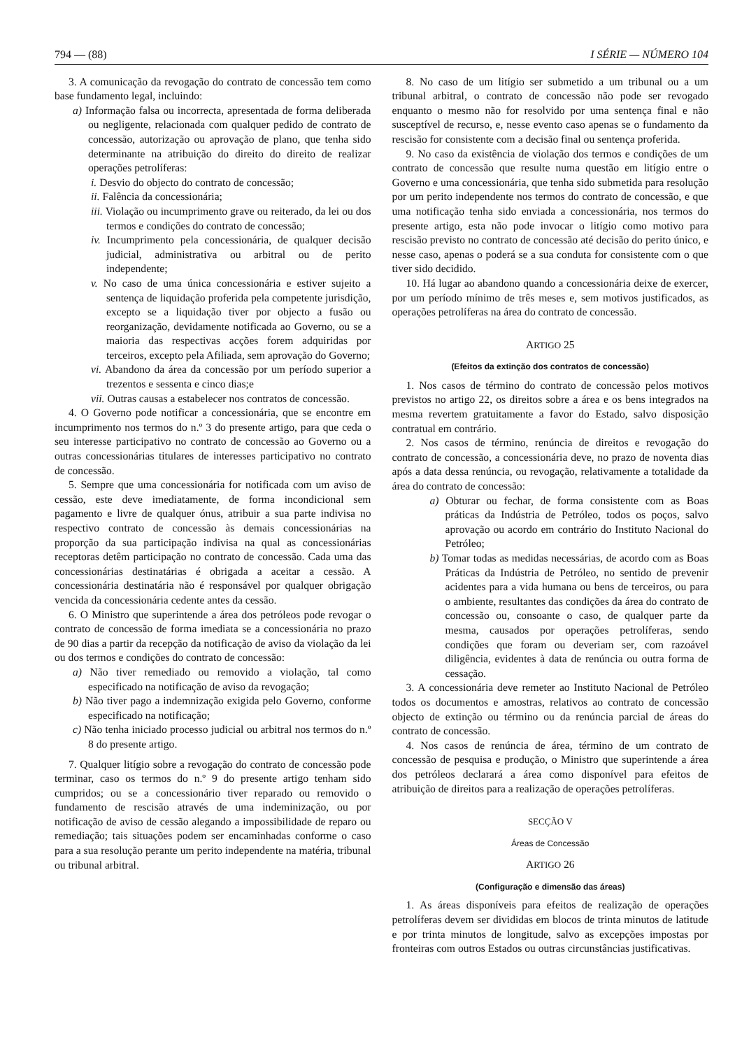794 — (88) I SÉRIE — NÚMERO 104
3. A comunicação da revogação do contrato de concessão tem como base fundamento legal, incluindo:
a) Informação falsa ou incorrecta, apresentada de forma deliberada ou negligente, relacionada com qualquer pedido de contrato de concessão, autorização ou aprovação de plano, que tenha sido determinante na atribuição do direito do direito de realizar operações petrolíferas:
i. Desvio do objecto do contrato de concessão;
ii. Falência da concessionária;
iii. Violação ou incumprimento grave ou reiterado, da lei ou dos termos e condições do contrato de concessão;
iv. Incumprimento pela concessionária, de qualquer decisão judicial, administrativa ou arbitral ou de perito independente;
v. No caso de uma única concessionária e estiver sujeito a sentença de liquidação proferida pela competente jurisdição, excepto se a liquidação tiver por objecto a fusão ou reorganização, devidamente notificada ao Governo, ou se a maioria das respectivas acções forem adquiridas por terceiros, excepto pela Afiliada, sem aprovação do Governo;
vi. Abandono da área da concessão por um período superior a trezentos e sessenta e cinco dias;e
vii. Outras causas a estabelecer nos contratos de concessão.
4. O Governo pode notificar a concessionária, que se encontre em incumprimento nos termos do n.º 3 do presente artigo, para que ceda o seu interesse participativo no contrato de concessão ao Governo ou a outras concessionárias titulares de interesses participativo no contrato de concessão.
5. Sempre que uma concessionária for notificada com um aviso de cessão, este deve imediatamente, de forma incondicional sem pagamento e livre de qualquer ónus, atribuir a sua parte indivisa no respectivo contrato de concessão às demais concessionárias na proporção da sua participação indivisa na qual as concessionárias receptoras detêm participação no contrato de concessão. Cada uma das concessionárias destinatárias é obrigada a aceitar a cessão. A concessionária destinatária não é responsável por qualquer obrigação vencida da concessionária cedente antes da cessão.
6. O Ministro que superintende a área dos petróleos pode revogar o contrato de concessão de forma imediata se a concessionária no prazo de 90 dias a partir da recepção da notificação de aviso da violação da lei ou dos termos e condições do contrato de concessão:
a) Não tiver remediado ou removido a violação, tal como especificado na notificação de aviso da revogação;
b) Não tiver pago a indemnização exigida pelo Governo, conforme especificado na notificação;
c) Não tenha iniciado processo judicial ou arbitral nos termos do n.º 8 do presente artigo.
7. Qualquer litígio sobre a revogação do contrato de concessão pode terminar, caso os termos do n.º 9 do presente artigo tenham sido cumpridos; ou se a concessionário tiver reparado ou removido o fundamento de rescisão através de uma indeminização, ou por notificação de aviso de cessão alegando a impossibilidade de reparo ou remediação; tais situações podem ser encaminhadas conforme o caso para a sua resolução perante um perito independente na matéria, tribunal ou tribunal arbitral.
8. No caso de um litígio ser submetido a um tribunal ou a um tribunal arbitral, o contrato de concessão não pode ser revogado enquanto o mesmo não for resolvido por uma sentença final e não susceptível de recurso, e, nesse evento caso apenas se o fundamento da rescisão for consistente com a decisão final ou sentença proferida.
9. No caso da existência de violação dos termos e condições de um contrato de concessão que resulte numa questão em litígio entre o Governo e uma concessionária, que tenha sido submetida para resolução por um perito independente nos termos do contrato de concessão, e que uma notificação tenha sido enviada a concessionária, nos termos do presente artigo, esta não pode invocar o litígio como motivo para rescisão previsto no contrato de concessão até decisão do perito único, e nesse caso, apenas o poderá se a sua conduta for consistente com o que tiver sido decidido.
10. Há lugar ao abandono quando a concessionária deixe de exercer, por um período mínimo de três meses e, sem motivos justificados, as operações petrolíferas na área do contrato de concessão.
ARTIGO 25
(Efeitos da extinção dos contratos de concessão)
1. Nos casos de término do contrato de concessão pelos motivos previstos no artigo 22, os direitos sobre a área e os bens integrados na mesma revertem gratuitamente a favor do Estado, salvo disposição contratual em contrário.
2. Nos casos de término, renúncia de direitos e revogação do contrato de concessão, a concessionária deve, no prazo de noventa dias após a data dessa renúncia, ou revogação, relativamente a totalidade da área do contrato de concessão:
a) Obturar ou fechar, de forma consistente com as Boas práticas da Indústria de Petróleo, todos os poços, salvo aprovação ou acordo em contrário do Instituto Nacional do Petróleo;
b) Tomar todas as medidas necessárias, de acordo com as Boas Práticas da Indústria de Petróleo, no sentido de prevenir acidentes para a vida humana ou bens de terceiros, ou para o ambiente, resultantes das condições da área do contrato de concessão ou, consoante o caso, de qualquer parte da mesma, causados por operações petrolíferas, sendo condições que foram ou deveriam ser, com razoável diligência, evidentes à data de renúncia ou outra forma de cessação.
3. A concessionária deve remeter ao Instituto Nacional de Petróleo todos os documentos e amostras, relativos ao contrato de concessão objecto de extinção ou término ou da renúncia parcial de áreas do contrato de concessão.
4. Nos casos de renúncia de área, término de um contrato de concessão de pesquisa e produção, o Ministro que superintende a área dos petróleos declarará a área como disponível para efeitos de atribuição de direitos para a realização de operações petrolíferas.
SECÇÃO V
Áreas de Concessão
ARTIGO 26
(Configuração e dimensão das áreas)
1. As áreas disponíveis para efeitos de realização de operações petrolíferas devem ser divididas em blocos de trinta minutos de latitude e por trinta minutos de longitude, salvo as excepções impostas por fronteiras com outros Estados ou outras circunstâncias justificativas.